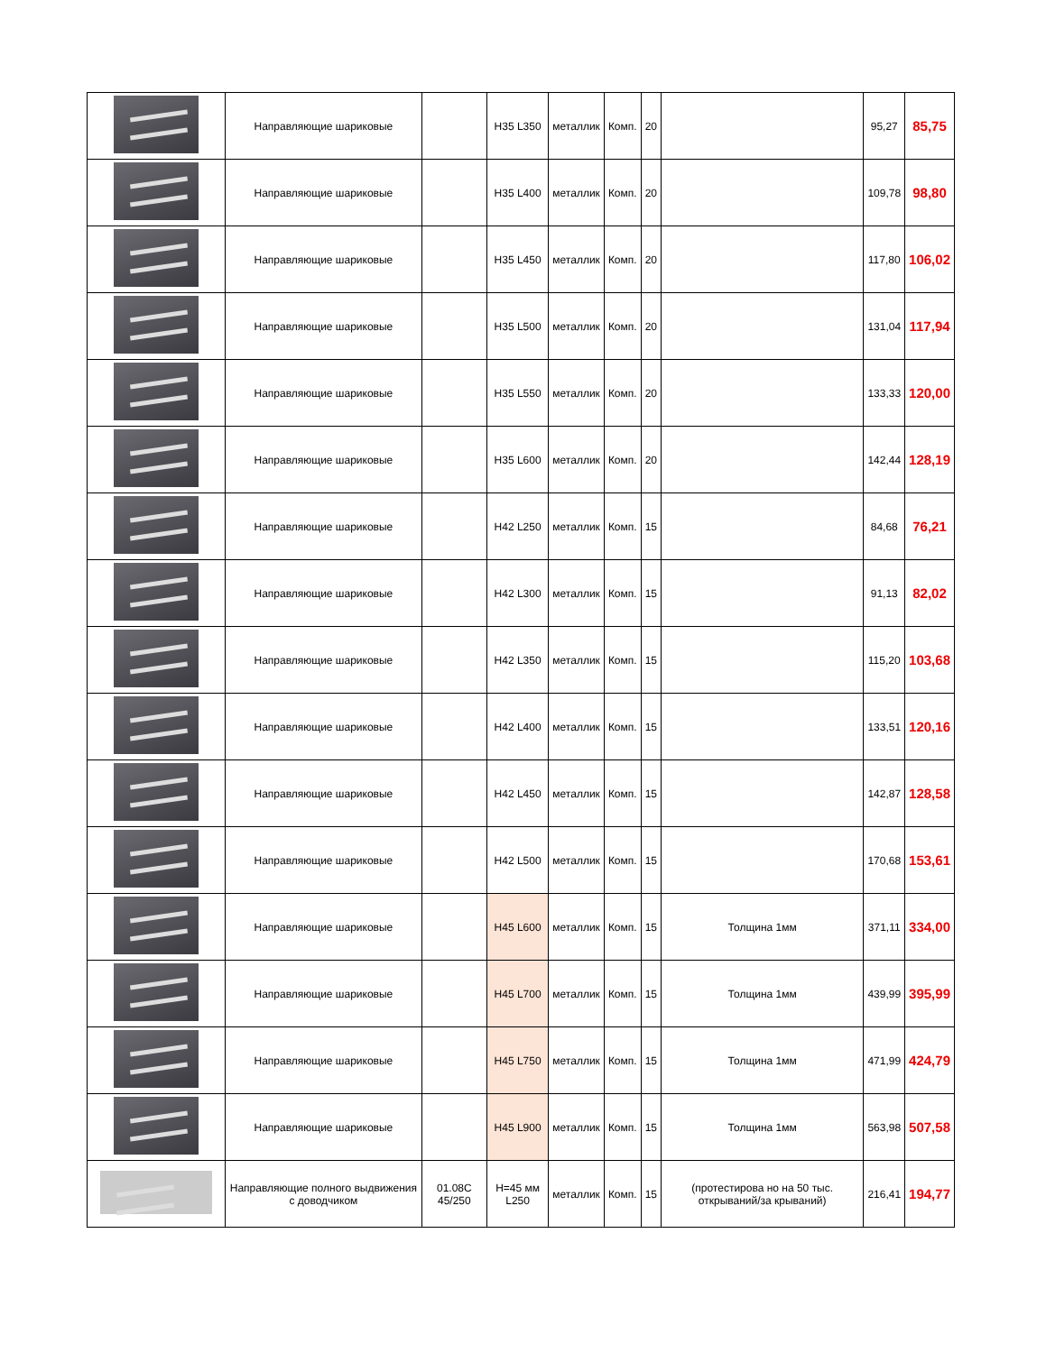| | Направляющие шариковые | | H35 L350 | металлик | Комп. | 20 | | 95,27 | 85,75 |
| | Направляющие шариковые | | H35 L400 | металлик | Комп. | 20 | | 109,78 | 98,80 |
| | Направляющие шариковые | | H35 L450 | металлик | Комп. | 20 | | 117,80 | 106,02 |
| | Направляющие шариковые | | H35 L500 | металлик | Комп. | 20 | | 131,04 | 117,94 |
| | Направляющие шариковые | | H35 L550 | металлик | Комп. | 20 | | 133,33 | 120,00 |
| | Направляющие шариковые | | H35 L600 | металлик | Комп. | 20 | | 142,44 | 128,19 |
| | Направляющие шариковые | | H42 L250 | металлик | Комп. | 15 | | 84,68 | 76,21 |
| | Направляющие шариковые | | H42 L300 | металлик | Комп. | 15 | | 91,13 | 82,02 |
| | Направляющие шариковые | | H42 L350 | металлик | Комп. | 15 | | 115,20 | 103,68 |
| | Направляющие шариковые | | H42 L400 | металлик | Комп. | 15 | | 133,51 | 120,16 |
| | Направляющие шариковые | | H42 L450 | металлик | Комп. | 15 | | 142,87 | 128,58 |
| | Направляющие шариковые | | H42 L500 | металлик | Комп. | 15 | | 170,68 | 153,61 |
| | Направляющие шариковые | | H45 L600 | металлик | Комп. | 15 | Толщина 1мм | 371,11 | 334,00 |
| | Направляющие шариковые | | H45 L700 | металлик | Комп. | 15 | Толщина 1мм | 439,99 | 395,99 |
| | Направляющие шариковые | | H45 L750 | металлик | Комп. | 15 | Толщина 1мм | 471,99 | 424,79 |
| | Направляющие шариковые | | H45 L900 | металлик | Комп. | 15 | Толщина 1мм | 563,98 | 507,58 |
| | Направляющие полного выдвижения с доводчиком | 01.08C 45/250 | H=45 мм L250 | металлик | Комп. | 15 | (протестирова но на 50 тыс. открываний/за крываний) | 216,41 | 194,77 |